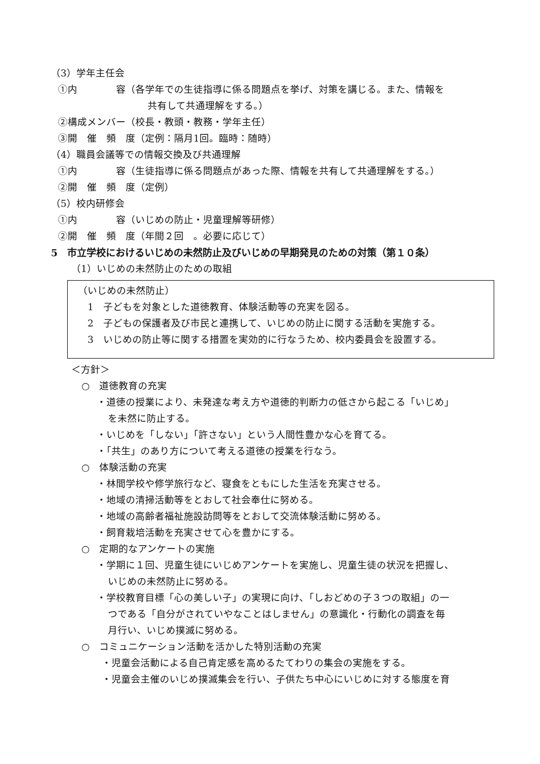（3）学年主任会
①内　　　　容（各学年での生徒指導に係る問題点を挙げ、対策を講じる。また、情報を
共有して共通理解をする。）
②構成メンバー（校長・教頭・教務・学年主任）
③開　催　頻　度（定例：隔月1回。臨時：随時）
（4）職員会議等での情報交換及び共通理解
①内　　　　容（生徒指導に係る問題点があった際、情報を共有して共通理解をする。）
②開　催　頻　度（定例）
（5）校内研修会
①内　　　　容（いじめの防止・児童理解等研修）
②開　催　頻　度（年間２回　。必要に応じて）
5　市立学校におけるいじめの未然防止及びいじめの早期発見のための対策（第１０条）
（1）いじめの未然防止のための取組
（いじめの未然防止）
　1　子どもを対象とした道徳教育、体験活動等の充実を図る。
　2　子どもの保護者及び市民と連携して、いじめの防止に関する活動を実施する。
　3　いじめの防止等に関する措置を実効的に行なうため、校内委員会を設置する。
＜方針＞
○　道徳教育の充実
・道徳の授業により、未発達な考え方や道徳的判断力の低さから起こる「いじめ」
を未然に防止する。
・いじめを「しない」「許さない」という人間性豊かな心を育てる。
・「共生」のあり方について考える道徳の授業を行なう。
○　体験活動の充実
・林間学校や修学旅行など、寝食をともにした生活を充実させる。
・地域の清掃活動等をとおして社会奉仕に努める。
・地域の高齢者福祉施設訪問等をとおして交流体験活動に努める。
・飼育栽培活動を充実させて心を豊かにする。
○　定期的なアンケートの実施
・学期に１回、児童生徒にいじめアンケートを実施し、児童生徒の状況を把握し、
いじめの未然防止に努める。
・学校教育目標「心の美しい子」の実現に向け、「しおどめの子３つの取組」の一
つである「自分がされていやなことはしません」の意識化・行動化の調査を毎
月行い、いじめ撲滅に努める。
○　コミュニケーション活動を活かした特別活動の充実
・児童会活動による自己肯定感を高めるたてわりの集会の実施をする。
・児童会主催のいじめ撲滅集会を行い、子供たち中心にいじめに対する態度を育